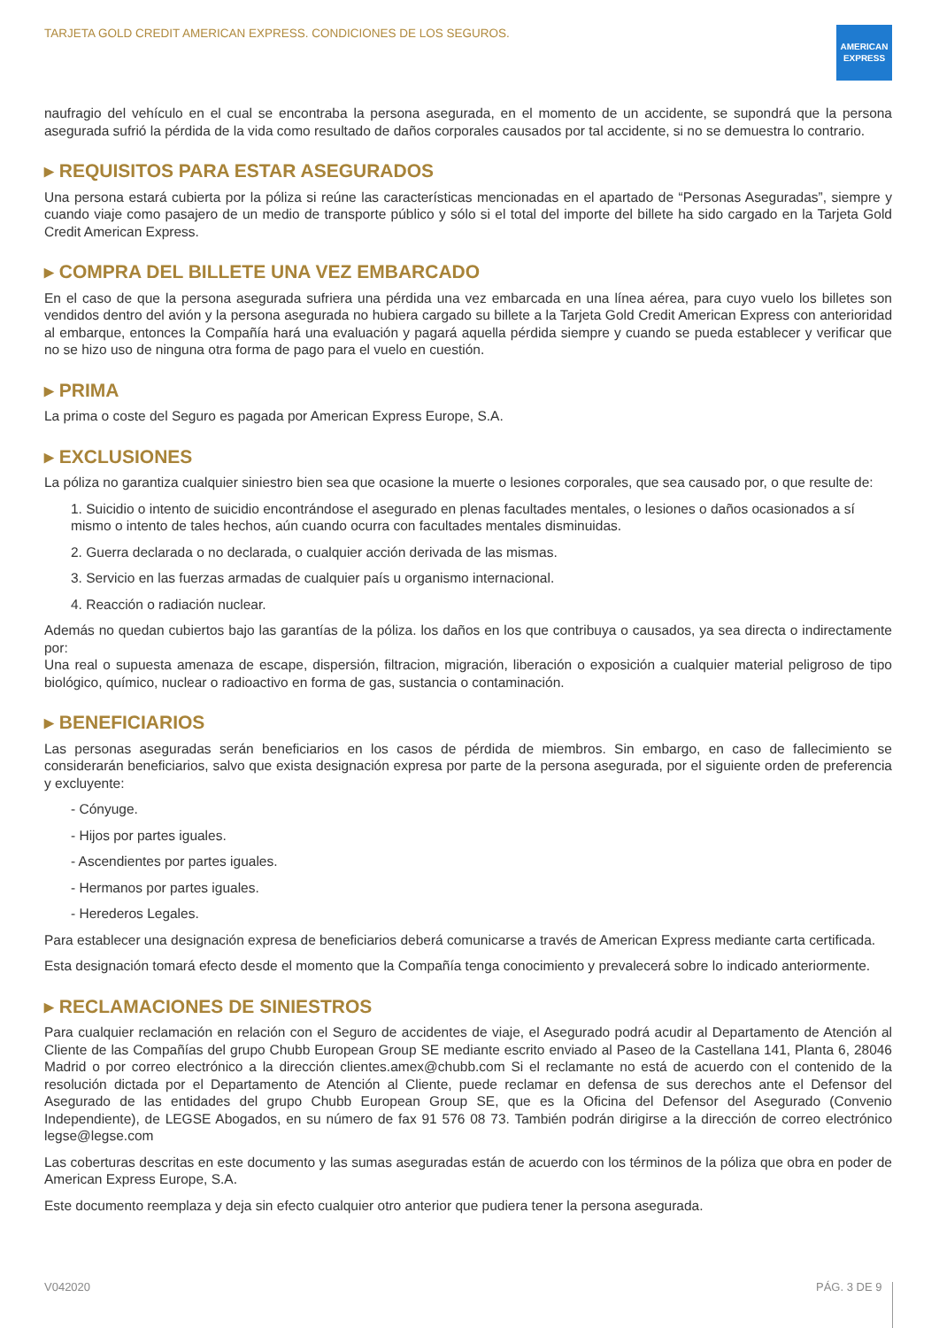TARJETA GOLD CREDIT AMERICAN EXPRESS. CONDICIONES DE LOS SEGUROS.
AMERICAN
EXPRESS
naufragio del vehículo en el cual se encontraba la persona asegurada, en el momento de un accidente, se supondrá que la persona asegurada sufrió la pérdida de la vida como resultado de daños corporales causados por tal accidente, si no se demuestra lo contrario.
▸ REQUISITOS PARA ESTAR ASEGURADOS
Una persona estará cubierta por la póliza si reúne las características mencionadas en el apartado de “Personas Aseguradas”, siempre y cuando viaje como pasajero de un medio de transporte público y sólo si el total del importe del billete ha sido cargado en la Tarjeta Gold Credit American Express.
▸ COMPRA DEL BILLETE UNA VEZ EMBARCADO
En el caso de que la persona asegurada sufriera una pérdida una vez embarcada en una línea aérea, para cuyo vuelo los billetes son vendidos dentro del avión y la persona asegurada no hubiera cargado su billete a la Tarjeta Gold Credit American Express con anterioridad al embarque, entonces la Compañía hará una evaluación y pagará aquella pérdida siempre y cuando se pueda establecer y verificar que no se hizo uso de ninguna otra forma de pago para el vuelo en cuestión.
▸ PRIMA
La prima o coste del Seguro es pagada por American Express Europe, S.A.
▸ EXCLUSIONES
La póliza no garantiza cualquier siniestro bien sea que ocasione la muerte o lesiones corporales, que sea causado por, o que resulte de:
1. Suicidio o intento de suicidio encontrándose el asegurado en plenas facultades mentales, o lesiones o daños ocasionados a sí mismo o intento de tales hechos, aún cuando ocurra con facultades mentales disminuidas.
2. Guerra declarada o no declarada, o cualquier acción derivada de las mismas.
3. Servicio en las fuerzas armadas de cualquier país u organismo internacional.
4. Reacción o radiación nuclear.
Además no quedan cubiertos bajo las garantías de la póliza. los daños en los que contribuya o causados, ya sea directa o indirectamente por:
Una real o supuesta amenaza de escape, dispersión, filtracion, migración, liberación o exposición a cualquier material peligroso de tipo biológico, químico, nuclear o radioactivo en forma de gas, sustancia o contaminación.
▸ BENEFICIARIOS
Las personas aseguradas serán beneficiarios en los casos de pérdida de miembros. Sin embargo, en caso de fallecimiento se considerarán beneficiarios, salvo que exista designación expresa por parte de la persona asegurada, por el siguiente orden de preferencia y excluyente:
- Cónyuge.
- Hijos por partes iguales.
- Ascendientes por partes iguales.
- Hermanos por partes iguales.
- Herederos Legales.
Para establecer una designación expresa de beneficiarios deberá comunicarse a través de American Express mediante carta certificada.
Esta designación tomará efecto desde el momento que la Compañía tenga conocimiento y prevalecerá sobre lo indicado anteriormente.
▸ RECLAMACIONES DE SINIESTROS
Para cualquier reclamación en relación con el Seguro de accidentes de viaje, el Asegurado podrá acudir al Departamento de Atención al Cliente de las Compañías del grupo Chubb European Group SE mediante escrito enviado al Paseo de la Castellana 141, Planta 6, 28046 Madrid o por correo electrónico a la dirección clientes.amex@chubb.com Si el reclamante no está de acuerdo con el contenido de la resolución dictada por el Departamento de Atención al Cliente, puede reclamar en defensa de sus derechos ante el Defensor del Asegurado de las entidades del grupo Chubb European Group SE, que es la Oficina del Defensor del Asegurado (Convenio Independiente), de LEGSE Abogados, en su número de fax 91 576 08 73. También podrán dirigirse a la dirección de correo electrónico legse@legse.com
Las coberturas descritas en este documento y las sumas aseguradas están de acuerdo con los términos de la póliza que obra en poder de American Express Europe, S.A.
Este documento reemplaza y deja sin efecto cualquier otro anterior que pudiera tener la persona asegurada.
V042020 PÁG. 3 DE 9